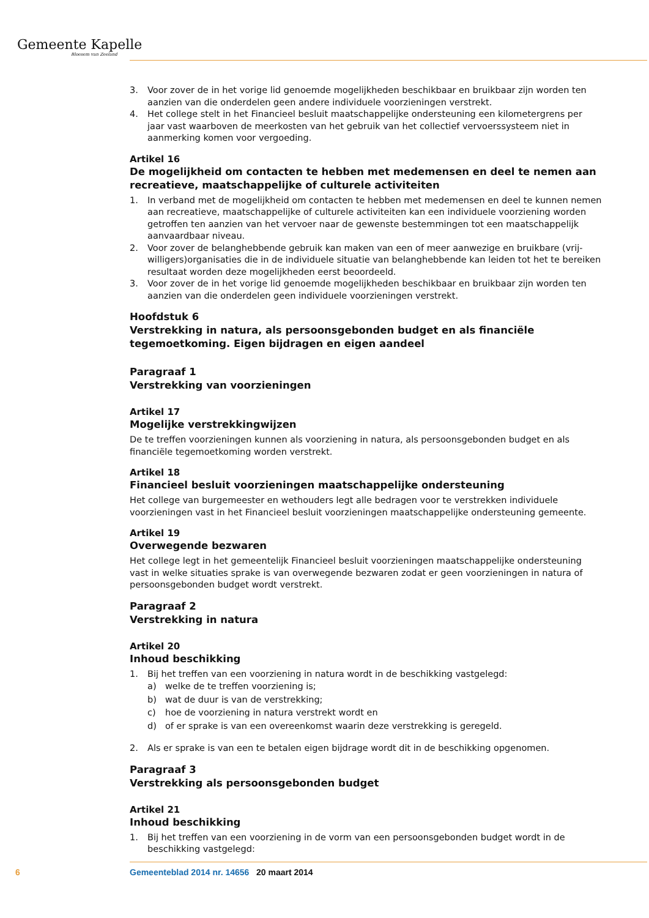Gemeente Kapelle
Bloesem van Zeeland
3. Voor zover de in het vorige lid genoemde mogelijkheden beschikbaar en bruikbaar zijn worden ten aanzien van die onderdelen geen andere individuele voorzieningen verstrekt.
4. Het college stelt in het Financieel besluit maatschappelijke ondersteuning een kilometergrens per jaar vast waarboven de meerkosten van het gebruik van het collectief vervoerssysteem niet in aanmerking komen voor vergoeding.
Artikel 16
De mogelijkheid om contacten te hebben met medemensen en deel te nemen aan recreatieve, maatschappelijke of culturele activiteiten
1. In verband met de mogelijkheid om contacten te hebben met medemensen en deel te kunnen nemen aan recreatieve, maatschappelijke of culturele activiteiten kan een individuele voorziening worden getroffen ten aanzien van het vervoer naar de gewenste bestemmingen tot een maatschappelijk aanvaardbaar niveau.
2. Voor zover de belanghebbende gebruik kan maken van een of meer aanwezige en bruikbare (vrij-willigers)organisaties die in de individuele situatie van belanghebbende kan leiden tot het te bereiken resultaat worden deze mogelijkheden eerst beoordeeld.
3. Voor zover de in het vorige lid genoemde mogelijkheden beschikbaar en bruikbaar zijn worden ten aanzien van die onderdelen geen individuele voorzieningen verstrekt.
Hoofdstuk 6
Verstrekking in natura, als persoonsgebonden budget en als financiële tegemoetkoming. Eigen bijdragen en eigen aandeel
Paragraaf 1
Verstrekking van voorzieningen
Artikel 17
Mogelijke verstrekkingwijzen
De te treffen voorzieningen kunnen als voorziening in natura, als persoonsgebonden budget en als financiële tegemoetkoming worden verstrekt.
Artikel 18
Financieel besluit voorzieningen maatschappelijke ondersteuning
Het college van burgemeester en wethouders legt alle bedragen voor te verstrekken individuele voorzieningen vast in het Financieel besluit voorzieningen maatschappelijke ondersteuning gemeente.
Artikel 19
Overwegende bezwaren
Het college legt in het gemeentelijk Financieel besluit voorzieningen maatschappelijke ondersteuning vast in welke situaties sprake is van overwegende bezwaren zodat er geen voorzieningen in natura of persoonsgebonden budget wordt verstrekt.
Paragraaf 2
Verstrekking in natura
Artikel 20
Inhoud beschikking
1. Bij het treffen van een voorziening in natura wordt in de beschikking vastgelegd:
a) welke de te treffen voorziening is;
b) wat de duur is van de verstrekking;
c) hoe de voorziening in natura verstrekt wordt en
d) of er sprake is van een overeenkomst waarin deze verstrekking is geregeld.
2. Als er sprake is van een te betalen eigen bijdrage wordt dit in de beschikking opgenomen.
Paragraaf 3
Verstrekking als persoonsgebonden budget
Artikel 21
Inhoud beschikking
1. Bij het treffen van een voorziening in de vorm van een persoonsgebonden budget wordt in de beschikking vastgelegd:
6 Gemeenteblad 2014 nr. 14656 20 maart 2014